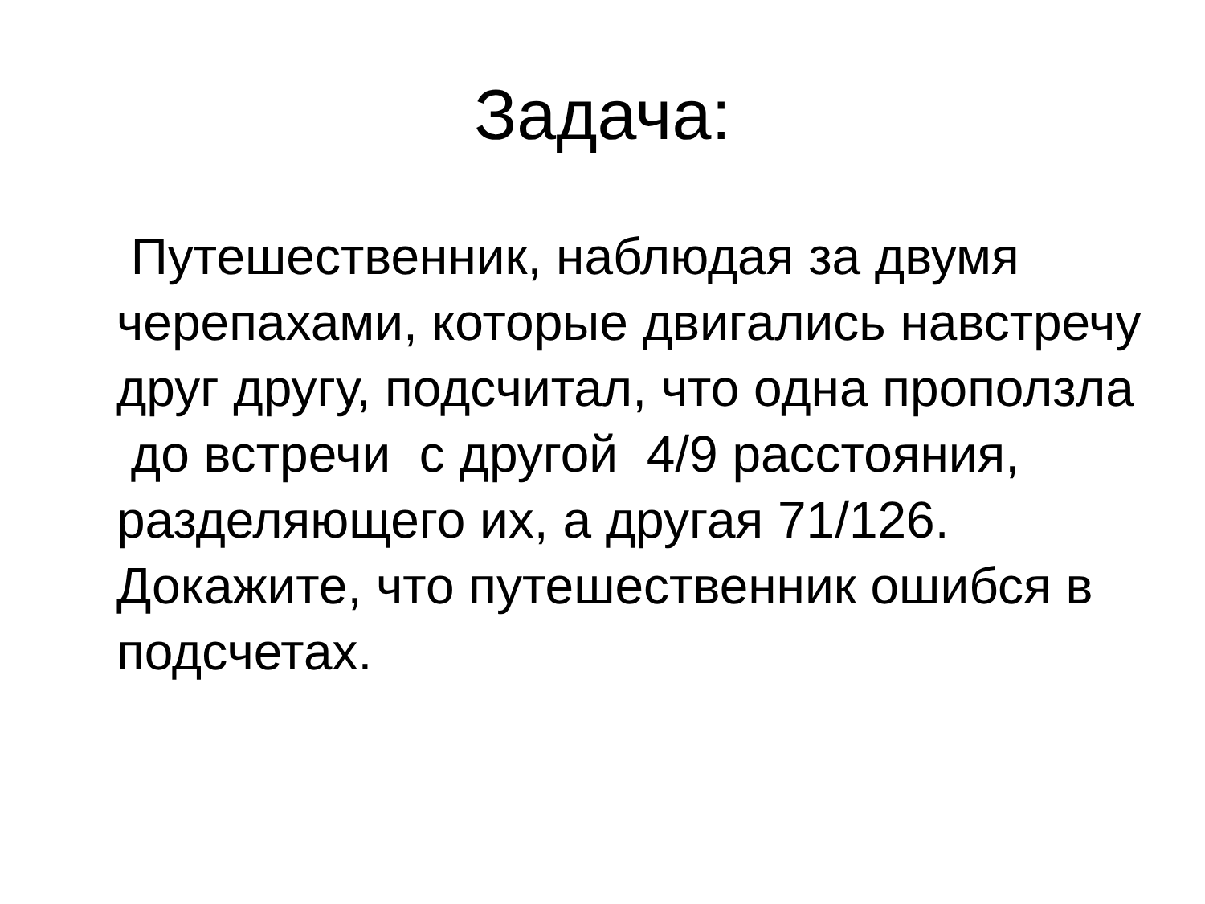Задача:
Путешественник, наблюдая за двумя черепахами, которые двигались навстречу друг другу, подсчитал, что одна проползла до встречи с другой 4/9 расстояния, разделяющего их, а другая 71/126. Докажите, что путешественник ошибся в подсчетах.